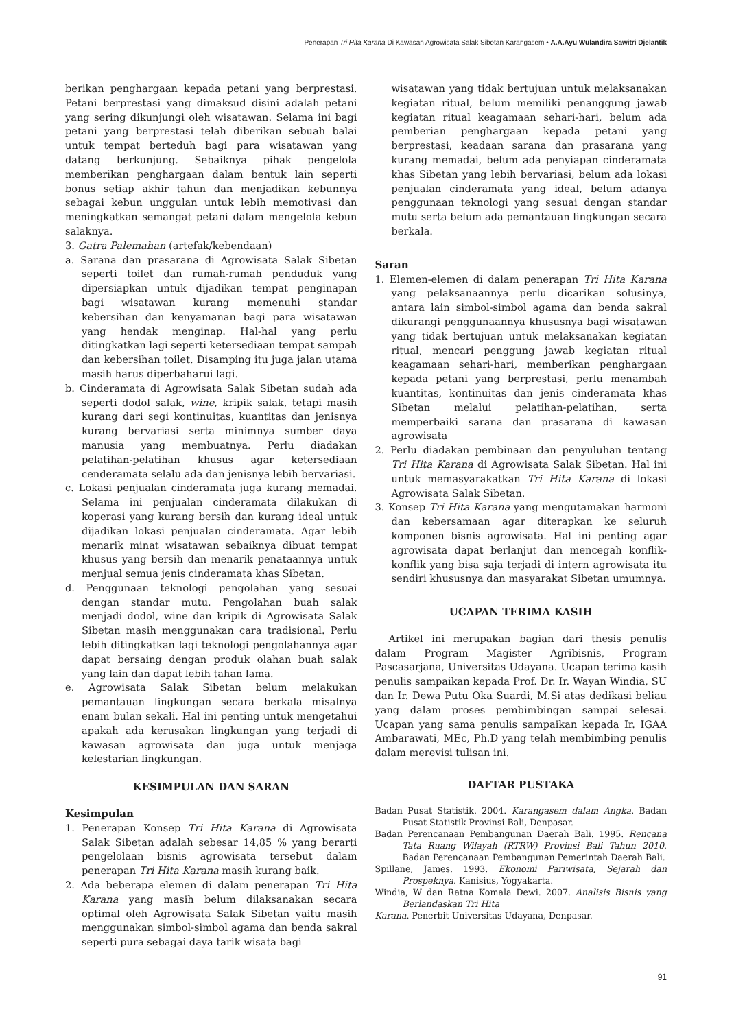Penerapan Tri Hita Karana Di Kawasan Agrowisata Salak Sibetan Karangasem • A.A.Ayu Wulandira Sawitri Djelantik
berikan penghargaan kepada petani yang berprestasi. Petani berprestasi yang dimaksud disini adalah petani yang sering dikunjungi oleh wisatawan. Selama ini bagi petani yang berprestasi telah diberikan sebuah balai untuk tempat berteduh bagi para wisatawan yang datang berkunjung. Sebaiknya pihak pengelola memberikan penghargaan dalam bentuk lain seperti bonus setiap akhir tahun dan menjadikan kebunnya sebagai kebun unggulan untuk lebih memotivasi dan meningkatkan semangat petani dalam mengelola kebun salaknya.
3. Gatra Palemahan (artefak/kebendaan)
a. Sarana dan prasarana di Agrowisata Salak Sibetan seperti toilet dan rumah-rumah penduduk yang dipersiapkan untuk dijadikan tempat penginapan bagi wisatawan kurang memenuhi standar kebersihan dan kenyamanan bagi para wisatawan yang hendak menginap. Hal-hal yang perlu ditingkatkan lagi seperti ketersediaan tempat sampah dan kebersihan toilet. Disamping itu juga jalan utama masih harus diperbaharui lagi.
b. Cinderamata di Agrowisata Salak Sibetan sudah ada seperti dodol salak, wine, kripik salak, tetapi masih kurang dari segi kontinuitas, kuantitas dan jenisnya kurang bervariasi serta minimnya sumber daya manusia yang membuatnya. Perlu diadakan pelatihan-pelatihan khusus agar ketersediaan cenderamata selalu ada dan jenisnya lebih bervariasi.
c. Lokasi penjualan cinderamata juga kurang memadai. Selama ini penjualan cinderamata dilakukan di koperasi yang kurang bersih dan kurang ideal untuk dijadikan lokasi penjualan cinderamata. Agar lebih menarik minat wisatawan sebaiknya dibuat tempat khusus yang bersih dan menarik penataannya untuk menjual semua jenis cinderamata khas Sibetan.
d. Penggunaan teknologi pengolahan yang sesuai dengan standar mutu. Pengolahan buah salak menjadi dodol, wine dan kripik di Agrowisata Salak Sibetan masih menggunakan cara tradisional. Perlu lebih ditingkatkan lagi teknologi pengolahannya agar dapat bersaing dengan produk olahan buah salak yang lain dan dapat lebih tahan lama.
e. Agrowisata Salak Sibetan belum melakukan pemantauan lingkungan secara berkala misalnya enam bulan sekali. Hal ini penting untuk mengetahui apakah ada kerusakan lingkungan yang terjadi di kawasan agrowisata dan juga untuk menjaga kelestarian lingkungan.
KESIMPULAN DAN SARAN
Kesimpulan
1. Penerapan Konsep Tri Hita Karana di Agrowisata Salak Sibetan adalah sebesar 14,85 % yang berarti pengelolaan bisnis agrowisata tersebut dalam penerapan Tri Hita Karana masih kurang baik.
2. Ada beberapa elemen di dalam penerapan Tri Hita Karana yang masih belum dilaksanakan secara optimal oleh Agrowisata Salak Sibetan yaitu masih menggunakan simbol-simbol agama dan benda sakral seperti pura sebagai daya tarik wisata bagi
wisatawan yang tidak bertujuan untuk melaksanakan kegiatan ritual, belum memiliki penanggung jawab kegiatan ritual keagamaan sehari-hari, belum ada pemberian penghargaan kepada petani yang berprestasi, keadaan sarana dan prasarana yang kurang memadai, belum ada penyiapan cinderamata khas Sibetan yang lebih bervariasi, belum ada lokasi penjualan cinderamata yang ideal, belum adanya penggunaan teknologi yang sesuai dengan standar mutu serta belum ada pemantauan lingkungan secara berkala.
Saran
1. Elemen-elemen di dalam penerapan Tri Hita Karana yang pelaksanaannya perlu dicarikan solusinya, antara lain simbol-simbol agama dan benda sakral dikurangi penggunaannya khususnya bagi wisatawan yang tidak bertujuan untuk melaksanakan kegiatan ritual, mencari penggung jawab kegiatan ritual keagamaan sehari-hari, memberikan penghargaan kepada petani yang berprestasi, perlu menambah kuantitas, kontinuitas dan jenis cinderamata khas Sibetan melalui pelatihan-pelatihan, serta memperbaiki sarana dan prasarana di kawasan agrowisata
2. Perlu diadakan pembinaan dan penyuluhan tentang Tri Hita Karana di Agrowisata Salak Sibetan. Hal ini untuk memasyarakatkan Tri Hita Karana di lokasi Agrowisata Salak Sibetan.
3. Konsep Tri Hita Karana yang mengutamakan harmoni dan kebersamaan agar diterapkan ke seluruh komponen bisnis agrowisata. Hal ini penting agar agrowisata dapat berlanjut dan mencegah konflik-konflik yang bisa saja terjadi di intern agrowisata itu sendiri khususnya dan masyarakat Sibetan umumnya.
UCAPAN TERIMA KASIH
Artikel ini merupakan bagian dari thesis penulis dalam Program Magister Agribisnis, Program Pascasarjana, Universitas Udayana. Ucapan terima kasih penulis sampaikan kepada Prof. Dr. Ir. Wayan Windia, SU dan Ir. Dewa Putu Oka Suardi, M.Si atas dedikasi beliau yang dalam proses pembimbingan sampai selesai. Ucapan yang sama penulis sampaikan kepada Ir. IGAA Ambarawati, MEc, Ph.D yang telah membimbing penulis dalam merevisi tulisan ini.
DAFTAR PUSTAKA
Badan Pusat Statistik. 2004. Karangasem dalam Angka. Badan Pusat Statistik Provinsi Bali, Denpasar.
Badan Perencanaan Pembangunan Daerah Bali. 1995. Rencana Tata Ruang Wilayah (RTRW) Provinsi Bali Tahun 2010. Badan Perencanaan Pembangunan Pemerintah Daerah Bali.
Spillane, James. 1993. Ekonomi Pariwisata, Sejarah dan Prospeknya. Kanisius, Yogyakarta.
Windia, W dan Ratna Komala Dewi. 2007. Analisis Bisnis yang Berlandaskan Tri Hita
Karana. Penerbit Universitas Udayana, Denpasar.
91